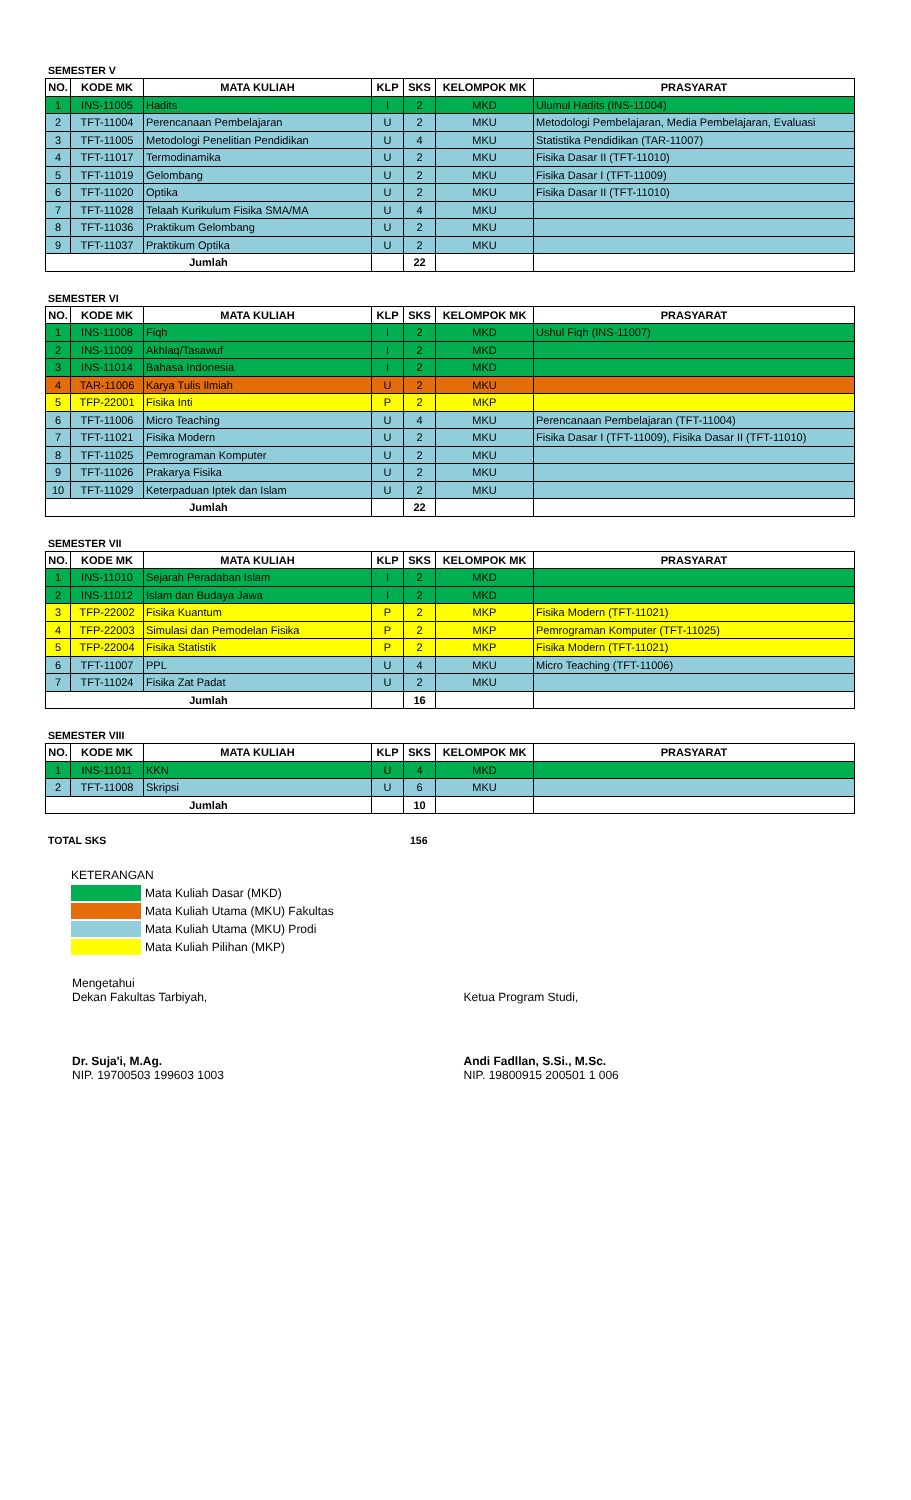SEMESTER V
| NO. | KODE MK | MATA KULIAH | KLP | SKS | KELOMPOK MK | PRASYARAT |
| --- | --- | --- | --- | --- | --- | --- |
| 1 | INS-11005 | Hadits | I | 2 | MKD | Ulumul Hadits (INS-11004) |
| 2 | TFT-11004 | Perencanaan Pembelajaran | U | 2 | MKU | Metodologi Pembelajaran, Media Pembelajaran, Evaluasi |
| 3 | TFT-11005 | Metodologi Penelitian Pendidikan | U | 4 | MKU | Statistika Pendidikan (TAR-11007) |
| 4 | TFT-11017 | Termodinamika | U | 2 | MKU | Fisika Dasar II (TFT-11010) |
| 5 | TFT-11019 | Gelombang | U | 2 | MKU | Fisika Dasar I (TFT-11009) |
| 6 | TFT-11020 | Optika | U | 2 | MKU | Fisika Dasar II (TFT-11010) |
| 7 | TFT-11028 | Telaah Kurikulum Fisika SMA/MA | U | 4 | MKU | |
| 8 | TFT-11036 | Praktikum Gelombang | U | 2 | MKU | |
| 9 | TFT-11037 | Praktikum Optika | U | 2 | MKU | |
| Jumlah | | | | 22 | | |
SEMESTER VI
| NO. | KODE MK | MATA KULIAH | KLP | SKS | KELOMPOK MK | PRASYARAT |
| --- | --- | --- | --- | --- | --- | --- |
| 1 | INS-11008 | Fiqh | I | 2 | MKD | Ushul Fiqh (INS-11007) |
| 2 | INS-11009 | Akhlaq/Tasawuf | I | 2 | MKD | |
| 3 | INS-11014 | Bahasa Indonesia | I | 2 | MKD | |
| 4 | TAR-11006 | Karya Tulis Ilmiah | U | 2 | MKU | |
| 5 | TFP-22001 | Fisika Inti | P | 2 | MKP | |
| 6 | TFT-11006 | Micro Teaching | U | 4 | MKU | Perencanaan Pembelajaran (TFT-11004) |
| 7 | TFT-11021 | Fisika Modern | U | 2 | MKU | Fisika Dasar I (TFT-11009), Fisika Dasar II (TFT-11010) |
| 8 | TFT-11025 | Pemrograman Komputer | U | 2 | MKU | |
| 9 | TFT-11026 | Prakarya Fisika | U | 2 | MKU | |
| 10 | TFT-11029 | Keterpaduan Iptek dan Islam | U | 2 | MKU | |
| Jumlah | | | | 22 | | |
SEMESTER VII
| NO. | KODE MK | MATA KULIAH | KLP | SKS | KELOMPOK MK | PRASYARAT |
| --- | --- | --- | --- | --- | --- | --- |
| 1 | INS-11010 | Sejarah Peradaban Islam | I | 2 | MKD | |
| 2 | INS-11012 | Islam dan Budaya Jawa | I | 2 | MKD | |
| 3 | TFP-22002 | Fisika Kuantum | P | 2 | MKP | Fisika Modern (TFT-11021) |
| 4 | TFP-22003 | Simulasi dan Pemodelan Fisika | P | 2 | MKP | Pemrograman Komputer (TFT-11025) |
| 5 | TFP-22004 | Fisika Statistik | P | 2 | MKP | Fisika Modern (TFT-11021) |
| 6 | TFT-11007 | PPL | U | 4 | MKU | Micro Teaching (TFT-11006) |
| 7 | TFT-11024 | Fisika Zat Padat | U | 2 | MKU | |
| Jumlah | | | | 16 | | |
SEMESTER VIII
| NO. | KODE MK | MATA KULIAH | KLP | SKS | KELOMPOK MK | PRASYARAT |
| --- | --- | --- | --- | --- | --- | --- |
| 1 | INS-11011 | KKN | U | 4 | MKD | |
| 2 | TFT-11008 | Skripsi | U | 6 | MKU | |
| Jumlah | | | | 10 | | |
TOTAL SKS 156
KETERANGAN
Mata Kuliah Dasar (MKD)
Mata Kuliah Utama (MKU) Fakultas
Mata Kuliah Utama (MKU) Prodi
Mata Kuliah Pilihan (MKP)
Mengetahui
Dekan Fakultas Tarbiyah,
Ketua Program Studi,
Dr. Suja'i, M.Ag.
NIP. 19700503 199603 1003
Andi Fadllan, S.Si., M.Sc.
NIP. 19800915 200501 1 006